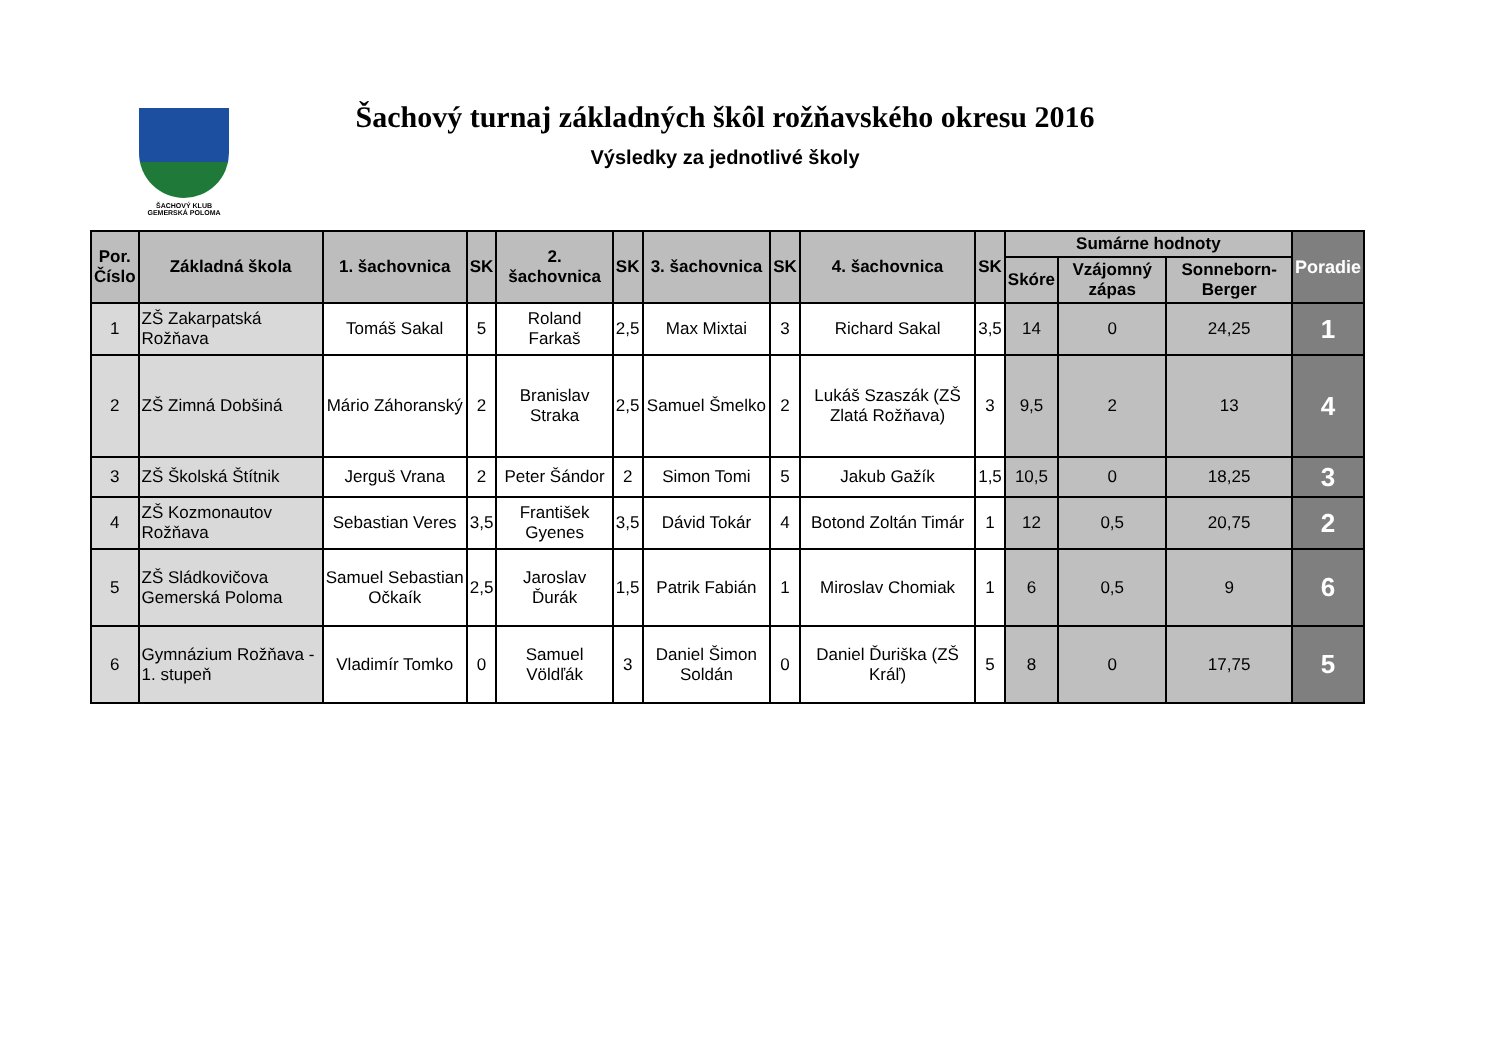ŠACHOVÝ KLUB
GEMERSKÁ POLOMA
Šachový turnaj základných škôl rožňavského okresu 2016
Výsledky za jednotlivé školy
| Por. Číslo | Základná škola | 1. šachovnica | SK | 2. šachovnica | SK | 3. šachovnica | SK | 4. šachovnica | SK | Sumárne hodnoty | | | Poradie |
| --- | --- | --- | --- | --- | --- | --- | --- | --- | --- | --- | --- | --- | --- |
| | | | | | | | | | | Skóre | Vzájomný zápas | Sonneborn-Berger | |
| 1 | ZŠ Zakarpatská Rožňava | Tomáš Sakal | 5 | Roland Farkaš | 2,5 | Max Mixtai | 3 | Richard Sakal | 3,5 | 14 | 0 | 24,25 | 1 |
| 2 | ZŠ Zimná Dobšiná | Mário Záhoranský | 2 | Branislav Straka | 2,5 | Samuel Šmelko | 2 | Lukáš Szaszák (ZŠ Zlatá Rožňava) | 3 | 9,5 | 2 | 13 | 4 |
| 3 | ZŠ Školská Štítnik | Jerguš Vrana | 2 | Peter Šándor | 2 | Simon Tomi | 5 | Jakub Gažík | 1,5 | 10,5 | 0 | 18,25 | 3 |
| 4 | ZŠ Kozmonautov Rožňava | Sebastian Veres | 3,5 | František Gyenes | 3,5 | Dávid Tokár | 4 | Botond Zoltán Timár | 1 | 12 | 0,5 | 20,75 | 2 |
| 5 | ZŠ Sládkovičova Gemerská Poloma | Samuel Sebastian Očkaík | 2,5 | Jaroslav Ďurák | 1,5 | Patrik Fabián | 1 | Miroslav Chomiak | 1 | 6 | 0,5 | 9 | 6 |
| 6 | Gymnázium Rožňava - 1. stupeň | Vladimír Tomko | 0 | Samuel Völdľák | 3 | Daniel Šimon Soldán | 0 | Daniel Ďuriška (ZŠ Kráľ) | 5 | 8 | 0 | 17,75 | 5 |